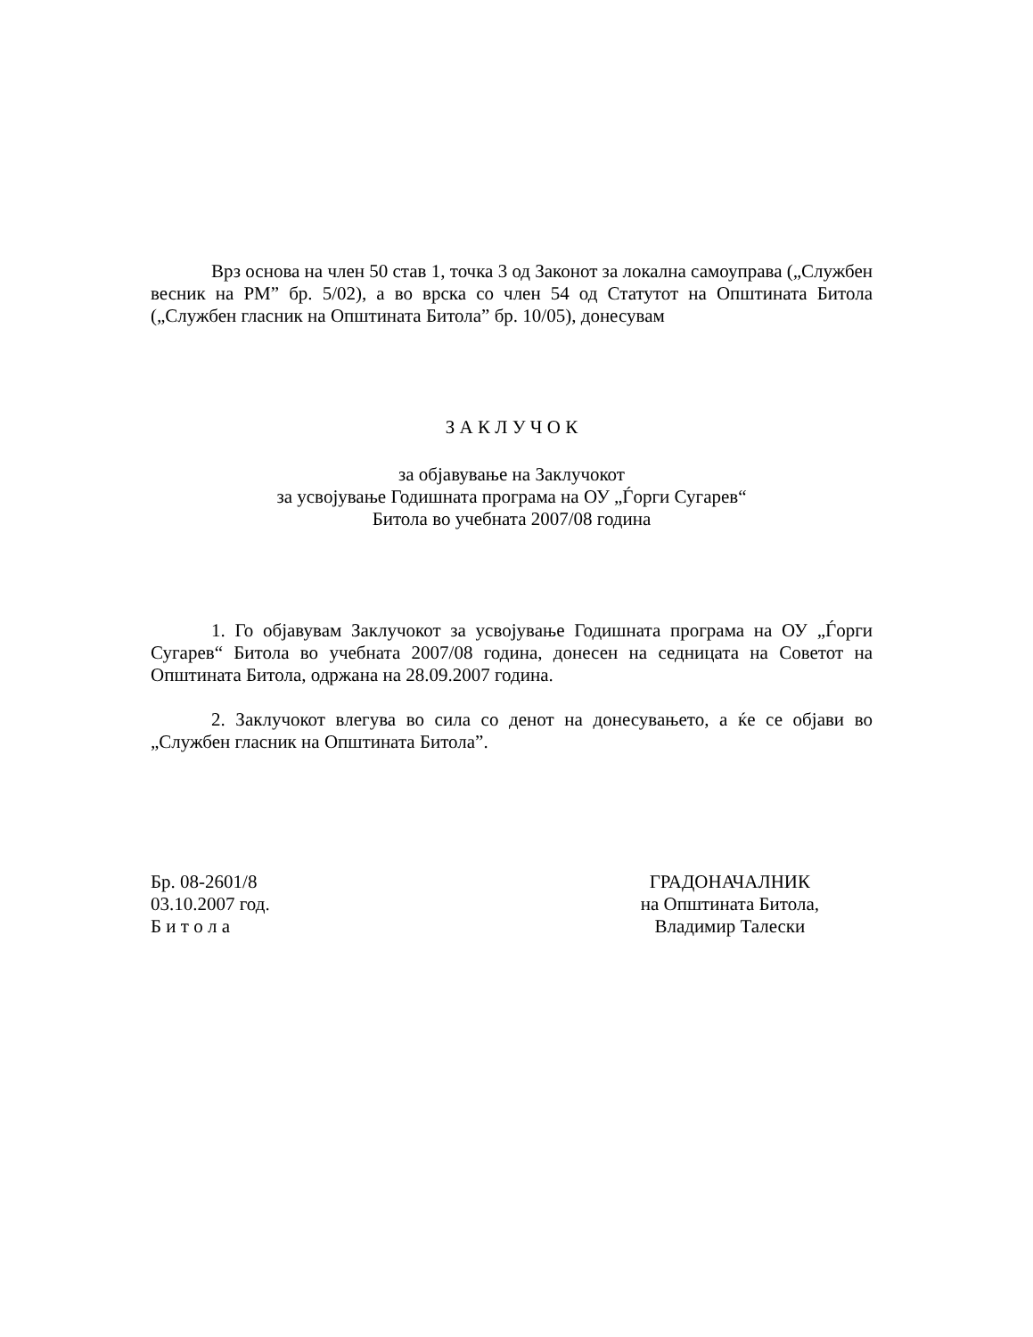Врз основа на член 50 став 1, точка 3 од Законот за локална самоуправа („Службен весник на РМ” бр. 5/02), а во врска со член 54 од Статутот на Општината Битола („Службен гласник на Општината Битола” бр. 10/05), донесувам
З А К Л У Ч О К
за објавување на Заклучокот
за усвојување Годишната програма на ОУ „Ѓорги Сугарев“
Битола во учебната 2007/08 година
1. Го објавувам Заклучокот за усвојување Годишната програма на ОУ „Ѓорги Сугарев“ Битола во учебната 2007/08 година, донесен на седницата на Советот на Општината Битола, одржана на 28.09.2007 година.
2. Заклучокот влегува во сила со денот на донесувањето, а ќе се објави во „Службен гласник на Општината Битола”.
Бр. 08-2601/8
03.10.2007 год.
Б и т о л а
ГРАДОНАЧАЛНИК
на Општината Битола,
Владимир Талески